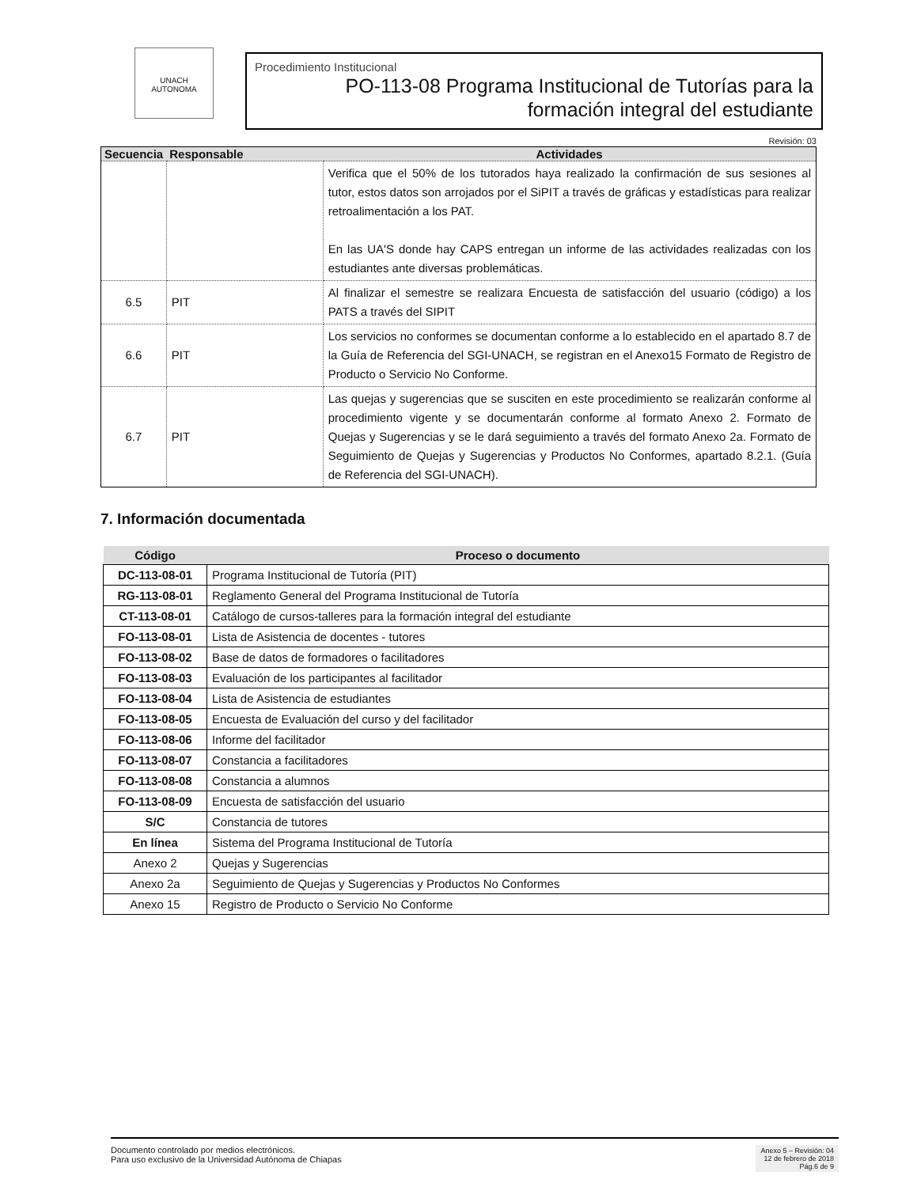UNACH
AUTONOMA
Procedimiento Institucional
PO-113-08 Programa Institucional de Tutorías para la formación integral del estudiante
Revisión: 03
| Secuencia | Responsable | Actividades |
| --- | --- | --- |
| | | Verifica que el 50% de los tutorados haya realizado la confirmación de sus sesiones al tutor, estos datos son arrojados por el SiPIT a través de gráficas y estadísticas para realizar retroalimentación a los PAT. En las UA'S donde hay CAPS entregan un informe de las actividades realizadas con los estudiantes ante diversas problemáticas. |
| 6.5 | PIT | Al finalizar el semestre se realizara Encuesta de satisfacción del usuario (código) a los PATS a través del SIPIT |
| 6.6 | PIT | Los servicios no conformes se documentan conforme a lo establecido en el apartado 8.7 de la Guía de Referencia del SGI-UNACH, se registran en el Anexo15 Formato de Registro de Producto o Servicio No Conforme. |
| 6.7 | PIT | Las quejas y sugerencias que se susciten en este procedimiento se realizarán conforme al procedimiento vigente y se documentarán conforme al formato Anexo 2. Formato de Quejas y Sugerencias y se le dará seguimiento a través del formato Anexo 2a. Formato de Seguimiento de Quejas y Sugerencias y Productos No Conformes, apartado 8.2.1. (Guía de Referencia del SGI-UNACH). |
7. Información documentada
| Código | Proceso o documento |
| --- | --- |
| DC-113-08-01 | Programa Institucional de Tutoría (PIT) |
| RG-113-08-01 | Reglamento General del Programa Institucional de Tutoría |
| CT-113-08-01 | Catálogo de cursos-talleres para la formación integral del estudiante |
| FO-113-08-01 | Lista de Asistencia de docentes - tutores |
| FO-113-08-02 | Base de datos de formadores o facilitadores |
| FO-113-08-03 | Evaluación de los participantes al facilitador |
| FO-113-08-04 | Lista de Asistencia de estudiantes |
| FO-113-08-05 | Encuesta de Evaluación del curso y del facilitador |
| FO-113-08-06 | Informe del facilitador |
| FO-113-08-07 | Constancia a facilitadores |
| FO-113-08-08 | Constancia a alumnos |
| FO-113-08-09 | Encuesta de satisfacción del usuario |
| S/C | Constancia de tutores |
| En línea | Sistema del Programa Institucional de Tutoría |
| Anexo 2 | Quejas y Sugerencias |
| Anexo 2a | Seguimiento de Quejas y Sugerencias y Productos No Conformes |
| Anexo 15 | Registro de Producto o Servicio No Conforme |
Documento controlado por medios electrónicos.
Para uso exclusivo de la Universidad Autónoma de Chiapas
Anexo 5 – Revisión: 04
12 de febrero de 2018
Pág.6 de 9